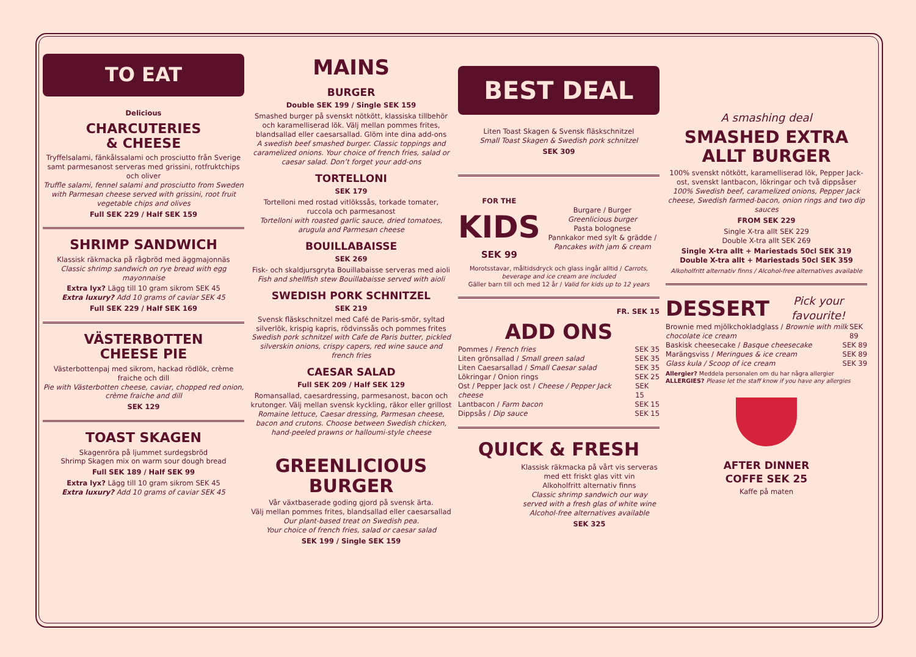TO EAT
Delicious
CHARCUTERIES
& CHEESE
Tryffelsalami, fänkålssalami och prosciutto från Sverige samt parmesanost serveras med grissini, rotfruktchips och oliver
Truffle salami, fennel salami and prosciutto from Sweden with Parmesan cheese served with grissini, root fruit vegetable chips and olives
Full SEK 229 / Half SEK 159
SHRIMP SANDWICH
Klassisk räkmacka på rågbröd med äggmajonnäs
Classic shrimp sandwich on rye bread with egg mayonnaise
Extra lyx? Lägg till 10 gram sikrom SEK 45
Extra luxury? Add 10 grams of caviar SEK 45
Full SEK 229 / Half SEK 169
VÄSTERBOTTEN
CHEESE PIE
Västerbottenpaj med sikrom, hackad rödlök, crème fraiche och dill
Pie with Västerbotten cheese, caviar, chopped red onion, crème fraiche and dill
SEK 129
TOAST SKAGEN
Skagenröra på ljummet surdegsbröd
Shrimp Skagen mix on warm sour dough bread
Full SEK 189 / Half SEK 99
Extra lyx? Lägg till 10 gram sikrom SEK 45
Extra luxury? Add 10 grams of caviar SEK 45
MAINS
BURGER
Double SEK 199 / Single SEK 159
Smashed burger på svenskt nötkött, klassiska tillbehör och karamelliserad lök. Välj mellan pommes frites, blandsallad eller caesarsallad. Glöm inte dina add-ons
A swedish beef smashed burger. Classic toppings and caramelized onions. Your choice of french fries, salad or caesar salad. Don’t forget your add-ons
TORTELLONI
SEK 179
Tortelloni med rostad vitlökssås, torkade tomater, ruccola och parmesanost
Tortelloni with roasted garlic sauce, dried tomatoes, arugula and Parmesan cheese
BOUILLABAISSE
SEK 269
Fisk- och skaldjursgryta Bouillabaisse serveras med aioli
Fish and shellfish stew Bouillabaisse served with aioli
SWEDISH PORK SCHNITZEL
SEK 219
Svensk fläskschnitzel med Café de Paris-smör, syltad silverlök, krispig kapris, rödvinssås och pommes frites
Swedish pork schnitzel with Cafe de Paris butter, pickled silverskin onions, crispy capers, red wine sauce and french fries
CAESAR SALAD
Full SEK 209 / Half SEK 129
Romansallad, caesardressing, parmesanost, bacon och krutonger. Välj mellan svensk kyckling, räkor eller grillost
Romaine lettuce, Caesar dressing, Parmesan cheese, bacon and crutons. Choose between Swedish chicken, hand-peeled prawns or halloumi-style cheese
GREENLICIOUS
BURGER
Vår växtbaserade goding gjord på svensk ärta.
Välj mellan pommes frites, blandsallad eller caesarsallad
Our plant-based treat on Swedish pea.
Your choice of french fries, salad or caesar salad
SEK 199 / Single SEK 159
BEST DEAL
Liten Toast Skagen & Svensk fläskschnitzel
Small Toast Skagen & Swedish pork schnitzel
SEK 309
FOR THE
KIDS
SEK 99
Burgare / Burger
Greenlicious burger
Pasta bolognese
Pannkakor med sylt & grädde / Pancakes with jam & cream
Morotsstavar, måltidsdryck och glass ingår alltid / Carrots, beverage and ice cream are included
Gäller barn till och med 12 år / Valid for kids up to 12 years
FR. SEK 15
ADD ONS
Pommes / French fries SEK 35
Liten grönsallad / Small green salad SEK 35
Liten Caesarsallad / Small Caesar salad SEK 35
Lökringar / Onion rings SEK 25
Ost / Pepper Jack ost / Cheese / Pepper Jack cheese SEK 15
Lantbacon / Farm bacon SEK 15
Dippsås / Dip sauce SEK 15
QUICK & FRESH
Klassisk räkmacka på vårt vis serveras med ett friskt glas vitt vin
Alkoholfritt alternativ finns
Classic shrimp sandwich our way served with a fresh glas of white wine
Alcohol-free alternatives available
SEK 325
A smashing deal
SMASHED EXTRA
ALLT BURGER
100% svenskt nötkött, karamelliserad lök, Pepper Jack-ost, svenskt lantbacon, lökringar och två dippsåser
100% Swedish beef, caramelized onions, Pepper Jack cheese, Swedish farmed-bacon, onion rings and two dip sauces
FROM SEK 229
Single X-tra allt SEK 229
Double X-tra allt SEK 269
Single X-tra allt + Mariestads 50cl SEK 319
Double X-tra allt + Mariestads 50cl SEK 359
Alkoholfritt alternativ finns / Alcohol-free alternatives available
DESSERT
Pick your favourite!
Brownie med mjölkchokladglass / Brownie with milk chocolate ice cream SEK 89
Baskisk cheesecake / Basque cheesecake SEK 89
Marängsviss / Meringues & ice cream SEK 89
Glass kula / Scoop of ice cream SEK 39
Allergier? Meddela personalen om du har några allergier
ALLERGIES? Please let the staff know if you have any allergies
AFTER DINNER
COFFE SEK 25
Kaffe på maten